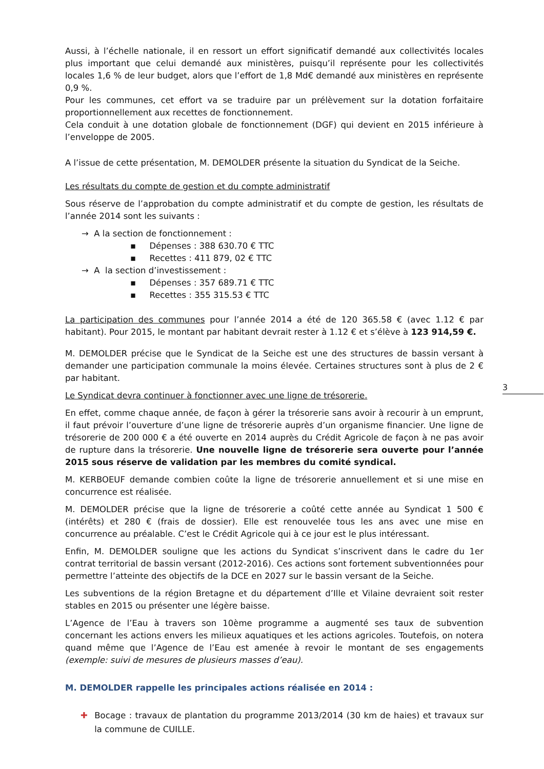3
Aussi, à l’échelle nationale, il en ressort un effort significatif demandé aux collectivités locales plus important que celui demandé aux ministères, puisqu’il représente pour les collectivités locales 1,6 % de leur budget, alors que l’effort de 1,8 Md€ demandé aux ministères en représente 0,9 %.
Pour les communes, cet effort va se traduire par un prélèvement sur la dotation forfaitaire proportionnellement aux recettes de fonctionnement.
Cela conduit à une dotation globale de fonctionnement (DGF) qui devient en 2015 inférieure à l’enveloppe de 2005.
A l’issue de cette présentation, M. DEMOLDER présente la situation du Syndicat de la Seiche.
Les résultats du compte de gestion et du compte administratif
Sous réserve de l’approbation du compte administratif et du compte de gestion, les résultats de l’année 2014 sont les suivants :
→ A la section de fonctionnement :
▪ Dépenses : 388 630.70 € TTC
▪ Recettes : 411 879, 02 € TTC
→ A la section d’investissement :
▪ Dépenses : 357 689.71 € TTC
▪ Recettes : 355 315.53 € TTC
La participation des communes pour l’année 2014 a été de 120 365.58 € (avec 1.12 € par habitant). Pour 2015, le montant par habitant devrait rester à 1.12 € et s’élève à 123 914,59 €.
M. DEMOLDER précise que le Syndicat de la Seiche est une des structures de bassin versant à demander une participation communale la moins élevée. Certaines structures sont à plus de 2 € par habitant.
Le Syndicat devra continuer à fonctionner avec une ligne de trésorerie.
En effet, comme chaque année, de façon à gérer la trésorerie sans avoir à recourir à un emprunt, il faut prévoir l’ouverture d’une ligne de trésorerie auprès d’un organisme financier. Une ligne de trésorerie de 200 000 € a été ouverte en 2014 auprès du Crédit Agricole de façon à ne pas avoir de rupture dans la trésorerie. Une nouvelle ligne de trésorerie sera ouverte pour l’année 2015 sous réserve de validation par les membres du comité syndical.
M. KERBOEUF demande combien coûte la ligne de trésorerie annuellement et si une mise en concurrence est réalisée.
M. DEMOLDER précise que la ligne de trésorerie a coûté cette année au Syndicat 1 500 € (intérêts) et 280 € (frais de dossier). Elle est renouvelée tous les ans avec une mise en concurrence au préalable. C’est le Crédit Agricole qui à ce jour est le plus intéressant.
Enfin, M. DEMOLDER souligne que les actions du Syndicat s’inscrivent dans le cadre du 1er contrat territorial de bassin versant (2012-2016). Ces actions sont fortement subventionnées pour permettre l’atteinte des objectifs de la DCE en 2027 sur le bassin versant de la Seiche.
Les subventions de la région Bretagne et du département d’Ille et Vilaine devraient soit rester stables en 2015 ou présenter une légère baisse.
L’Agence de l’Eau à travers son 10ème programme a augmenté ses taux de subvention concernant les actions envers les milieux aquatiques et les actions agricoles. Toutefois, on notera quand même que l’Agence de l’Eau est amenée à revoir le montant de ses engagements (exemple: suivi de mesures de plusieurs masses d’eau).
M. DEMOLDER rappelle les principales actions réalisée en 2014 :
✚ Bocage : travaux de plantation du programme 2013/2014 (30 km de haies) et travaux sur la commune de CUILLE.